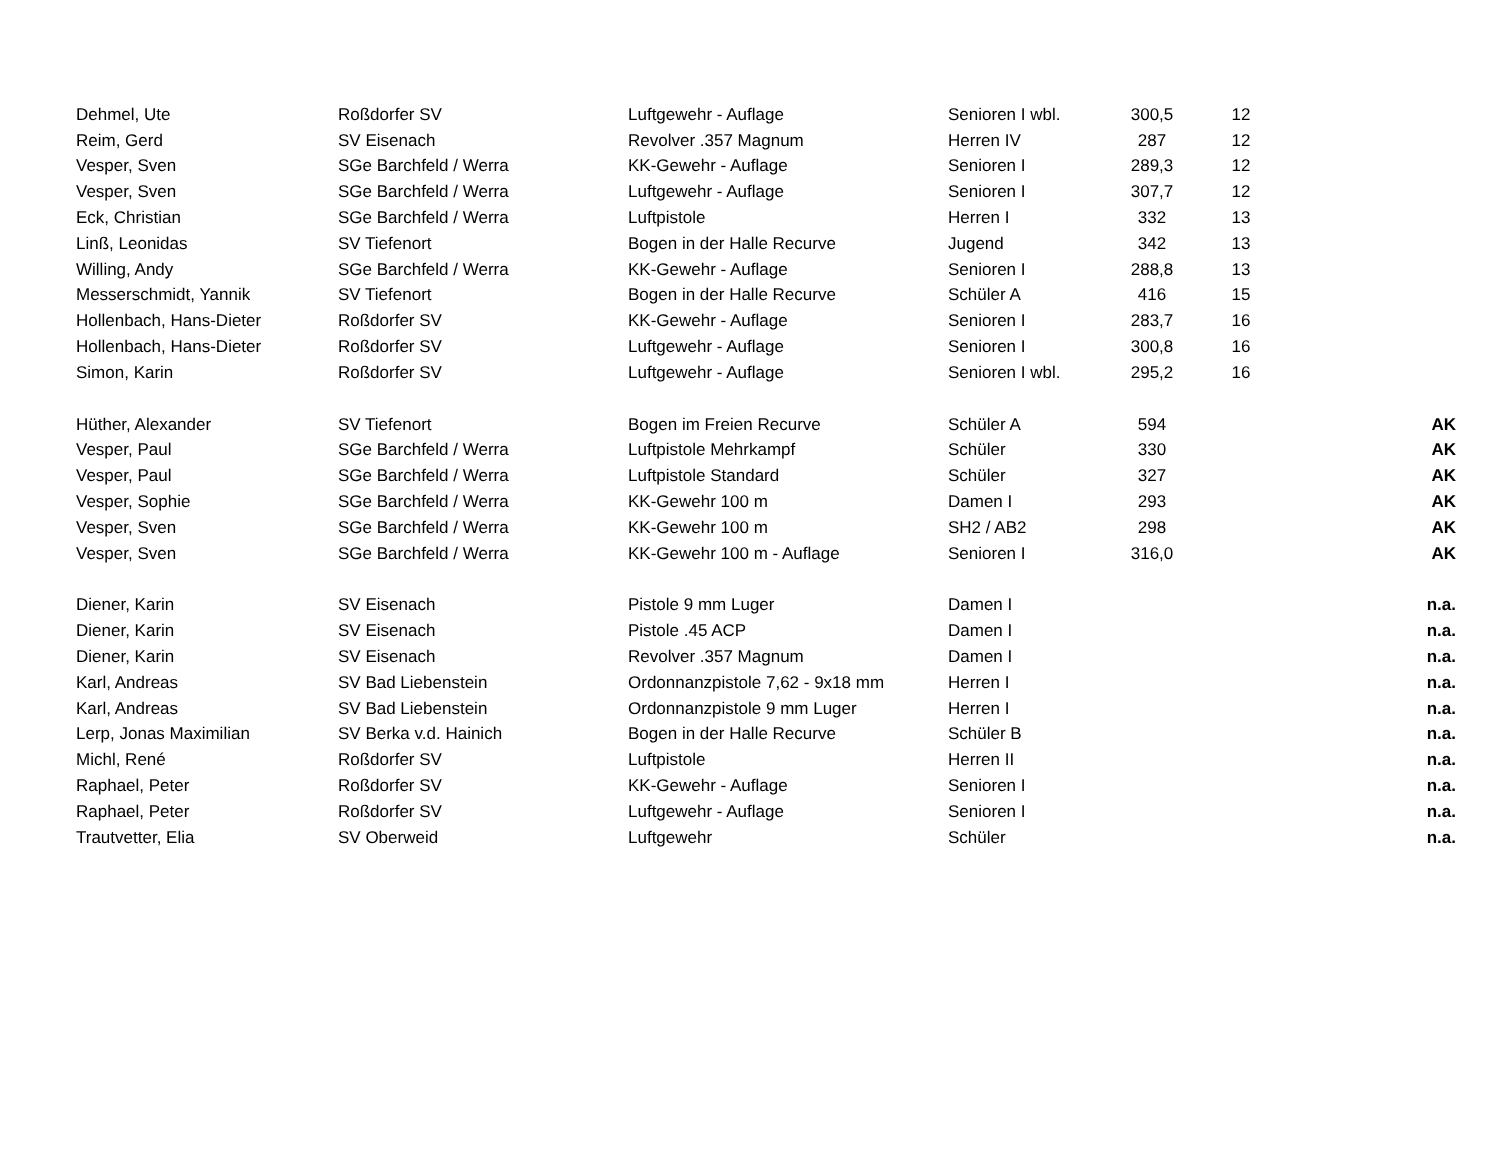| Dehmel, Ute | Roßdorfer SV | Luftgewehr - Auflage | Senioren I wbl. | 300,5 | 12 | |
| Reim, Gerd | SV Eisenach | Revolver .357 Magnum | Herren IV | 287 | 12 | |
| Vesper, Sven | SGe Barchfeld / Werra | KK-Gewehr - Auflage | Senioren I | 289,3 | 12 | |
| Vesper, Sven | SGe Barchfeld / Werra | Luftgewehr - Auflage | Senioren I | 307,7 | 12 | |
| Eck, Christian | SGe Barchfeld / Werra | Luftpistole | Herren I | 332 | 13 | |
| Linß, Leonidas | SV Tiefenort | Bogen in der Halle Recurve | Jugend | 342 | 13 | |
| Willing, Andy | SGe Barchfeld / Werra | KK-Gewehr - Auflage | Senioren I | 288,8 | 13 | |
| Messerschmidt, Yannik | SV Tiefenort | Bogen in der Halle Recurve | Schüler A | 416 | 15 | |
| Hollenbach, Hans-Dieter | Roßdorfer SV | KK-Gewehr - Auflage | Senioren I | 283,7 | 16 | |
| Hollenbach, Hans-Dieter | Roßdorfer SV | Luftgewehr - Auflage | Senioren I | 300,8 | 16 | |
| Simon, Karin | Roßdorfer SV | Luftgewehr - Auflage | Senioren I wbl. | 295,2 | 16 | |
| Hüther, Alexander | SV Tiefenort | Bogen im Freien Recurve | Schüler A | 594 | | AK |
| Vesper, Paul | SGe Barchfeld / Werra | Luftpistole Mehrkampf | Schüler | 330 | | AK |
| Vesper, Paul | SGe Barchfeld / Werra | Luftpistole Standard | Schüler | 327 | | AK |
| Vesper, Sophie | SGe Barchfeld / Werra | KK-Gewehr 100 m | Damen I | 293 | | AK |
| Vesper, Sven | SGe Barchfeld / Werra | KK-Gewehr 100 m | SH2 / AB2 | 298 | | AK |
| Vesper, Sven | SGe Barchfeld / Werra | KK-Gewehr 100 m - Auflage | Senioren I | 316,0 | | AK |
| Diener, Karin | SV Eisenach | Pistole 9 mm Luger | Damen I | | | n.a. |
| Diener, Karin | SV Eisenach | Pistole .45 ACP | Damen I | | | n.a. |
| Diener, Karin | SV Eisenach | Revolver .357 Magnum | Damen I | | | n.a. |
| Karl, Andreas | SV Bad Liebenstein | Ordonnanzpistole 7,62 - 9x18 mm | Herren I | | | n.a. |
| Karl, Andreas | SV Bad Liebenstein | Ordonnanzpistole 9 mm Luger | Herren I | | | n.a. |
| Lerp, Jonas Maximilian | SV Berka v.d. Hainich | Bogen in der Halle Recurve | Schüler B | | | n.a. |
| Michl, René | Roßdorfer SV | Luftpistole | Herren II | | | n.a. |
| Raphael, Peter | Roßdorfer SV | KK-Gewehr - Auflage | Senioren I | | | n.a. |
| Raphael, Peter | Roßdorfer SV | Luftgewehr - Auflage | Senioren I | | | n.a. |
| Trautvetter, Elia | SV Oberweid | Luftgewehr | Schüler | | | n.a. |